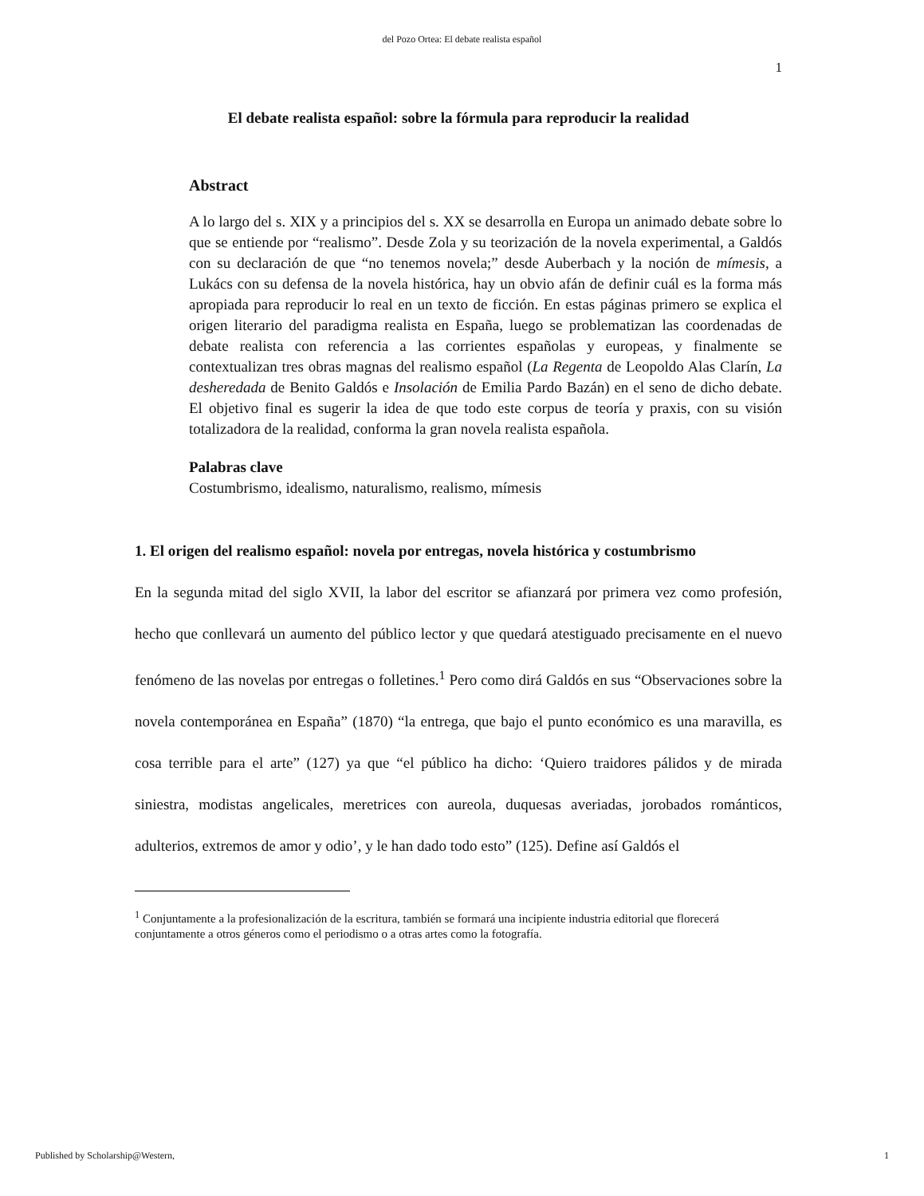del Pozo Ortea: El debate realista español
1
El debate realista español: sobre la fórmula para reproducir la realidad
Abstract
A lo largo del s. XIX y a principios del s. XX se desarrolla en Europa un animado debate sobre lo que se entiende por “realismo”. Desde Zola y su teorización de la novela experimental, a Galdós con su declaración de que “no tenemos novela;” desde Auberbach y la noción de mímesis, a Lukács con su defensa de la novela histórica, hay un obvio afán de definir cuál es la forma más apropiada para reproducir lo real en un texto de ficción. En estas páginas primero se explica el origen literario del paradigma realista en España, luego se problematizan las coordenadas de debate realista con referencia a las corrientes españolas y europeas, y finalmente se contextualizan tres obras magnas del realismo español (La Regenta de Leopoldo Alas Clarín, La desheredada de Benito Galdós e Insolación de Emilia Pardo Bazán) en el seno de dicho debate. El objetivo final es sugerir la idea de que todo este corpus de teoría y praxis, con su visión totalizadora de la realidad, conforma la gran novela realista española.
Palabras clave
Costumbrismo, idealismo, naturalismo, realismo, mímesis
1. El origen del realismo español: novela por entregas, novela histórica y costumbrismo
En la segunda mitad del siglo XVII, la labor del escritor se afianzará por primera vez como profesión, hecho que conllevará un aumento del público lector y que quedará atestiguado precisamente en el nuevo fenómeno de las novelas por entregas o folletines.<sup>1</sup> Pero como dirá Galdós en sus “Observaciones sobre la novela contemporánea en España” (1870) “la entrega, que bajo el punto económico es una maravilla, es cosa terrible para el arte” (127) ya que “el público ha dicho: ‘Quiero traidores pálidos y de mirada siniestra, modistas angelicales, meretrices con aureola, duquesas averiadas, jorobados románticos, adulterios, extremos de amor y odio’, y le han dado todo esto” (125). Define así Galdós el
<sup>1</sup> Conjuntamente a la profesionalización de la escritura, también se formará una incipiente industria editorial que florecerá conjuntamente a otros géneros como el periodismo o a otras artes como la fotografía.
Published by Scholarship@Western, 1